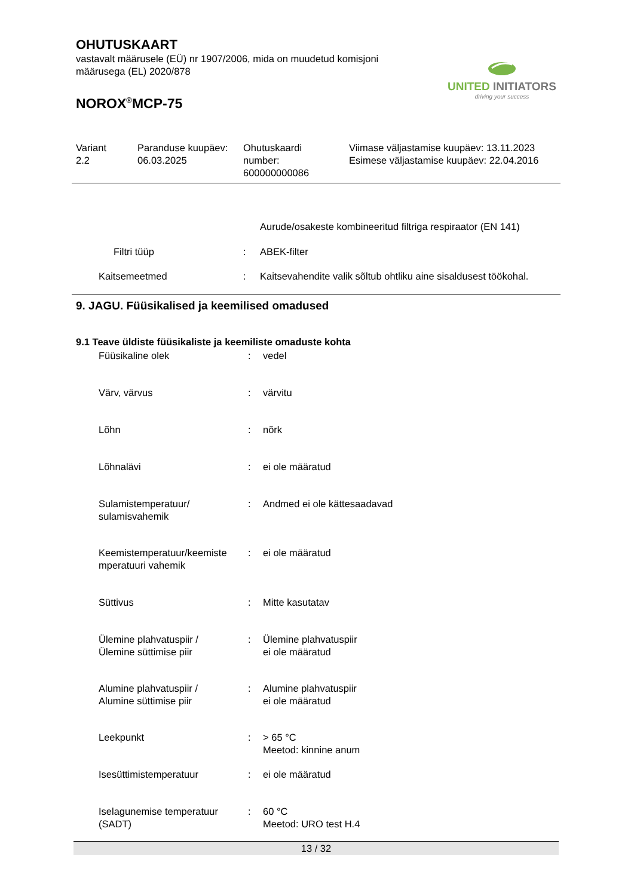OHUTUSKAART
vastavalt määrusele (EÜ) nr 1907/2006, mida on muudetud komisjoni
määrusega (EL) 2020/878
NOROX<sup>®</sup>MCP-75
UNITED INITIATORS
driving your success
| Variant 2.2 | Paranduse kuupäev: 06.03.2025 | Ohutuskaardi number: 600000000086 | Viimase väljastamise kuupäev: 13.11.2023 Esimese väljastamise kuupäev: 22.04.2016 |
| | | Aurude/osakeste kombineeritud filtriga respiraator (EN 141) |
| Filtri tüüp | : | ABEK-filter |
| Kaitsemeetmed | : | Kaitsevahendite valik sõltub ohtliku aine sisaldusest töökohal. |
9. JAGU. Füüsikalised ja keemilised omadused
9.1 Teave üldiste füüsikaliste ja keemiliste omaduste kohta
| Füüsikaline olek | : | vedel |
| Värv, värvus | : | värvitu |
| Lõhn | : | nõrk |
| Lõhnalävi | : | ei ole määratud |
| Sulamistemperatuur/ sulamisvahemik | : | Andmed ei ole kättesaadavad |
| Keemistemperatuur/keemiste mperatuuri vahemik | : | ei ole määratud |
| Süttivus | : | Mitte kasutatav |
| Ülemine plahvatuspiir / Ülemine süttimise piir | : | Ülemine plahvatuspiir ei ole määratud |
| Alumine plahvatuspiir / Alumine süttimise piir | : | Alumine plahvatuspiir ei ole määratud |
| Leekpunkt | : | > 65 °C Meetod: kinnine anum |
| Isesüttimistemperatuur | : | ei ole määratud |
| Iselagunemise temperatuur (SADT) | : | 60 °C Meetod: URO test H.4 |
13 / 32